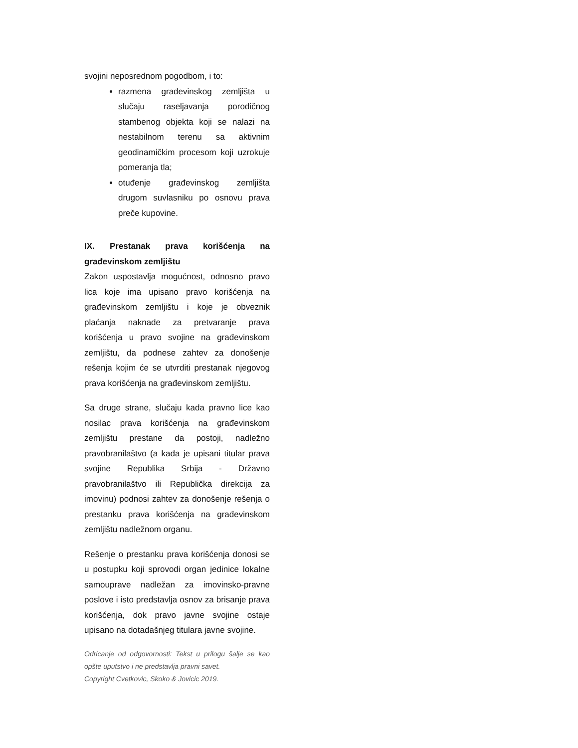svojini neposrednom pogodbom, i to:
razmena građevinskog zemljišta u slučaju raseljavanja porodičnog stambenog objekta koji se nalazi na nestabilnom terenu sa aktivnim geodinamičkim procesom koji uzrokuje pomeranja tla;
otuđenje građevinskog zemljišta drugom suvlasniku po osnovu prava preče kupovine.
IX. Prestanak prava korišćenja na građevinskom zemljištu
Zakon uspostavlja mogućnost, odnosno pravo lica koje ima upisano pravo korišćenja na građevinskom zemljištu i koje je obveznik plaćanja naknade za pretvaranje prava korišćenja u pravo svojine na građevinskom zemljištu, da podnese zahtev za donošenje rešenja kojim će se utvrditi prestanak njegovog prava korišćenja na građevinskom zemljištu.
Sa druge strane, slučaju kada pravno lice kao nosilac prava korišćenja na građevinskom zemljištu prestane da postoji, nadležno pravobranilaštvo (a kada je upisani titular prava svojine Republika Srbija - Državno pravobranilaštvo ili Republička direkcija za imovinu) podnosi zahtev za donošenje rešenja o prestanku prava korišćenja na građevinskom zemljištu nadležnom organu.
Rešenje o prestanku prava korišćenja donosi se u postupku koji sprovodi organ jedinice lokalne samouprave nadležan za imovinsko-pravne poslove i isto predstavlja osnov za brisanje prava korišćenja, dok pravo javne svojine ostaje upisano na dotadašnjeg titulara javne svojine.
Odricanje od odgovornosti: Tekst u prilogu šalje se kao opšte uputstvo i ne predstavlja pravni savet.
Copyright Cvetkovic, Skoko & Jovicic 2019.